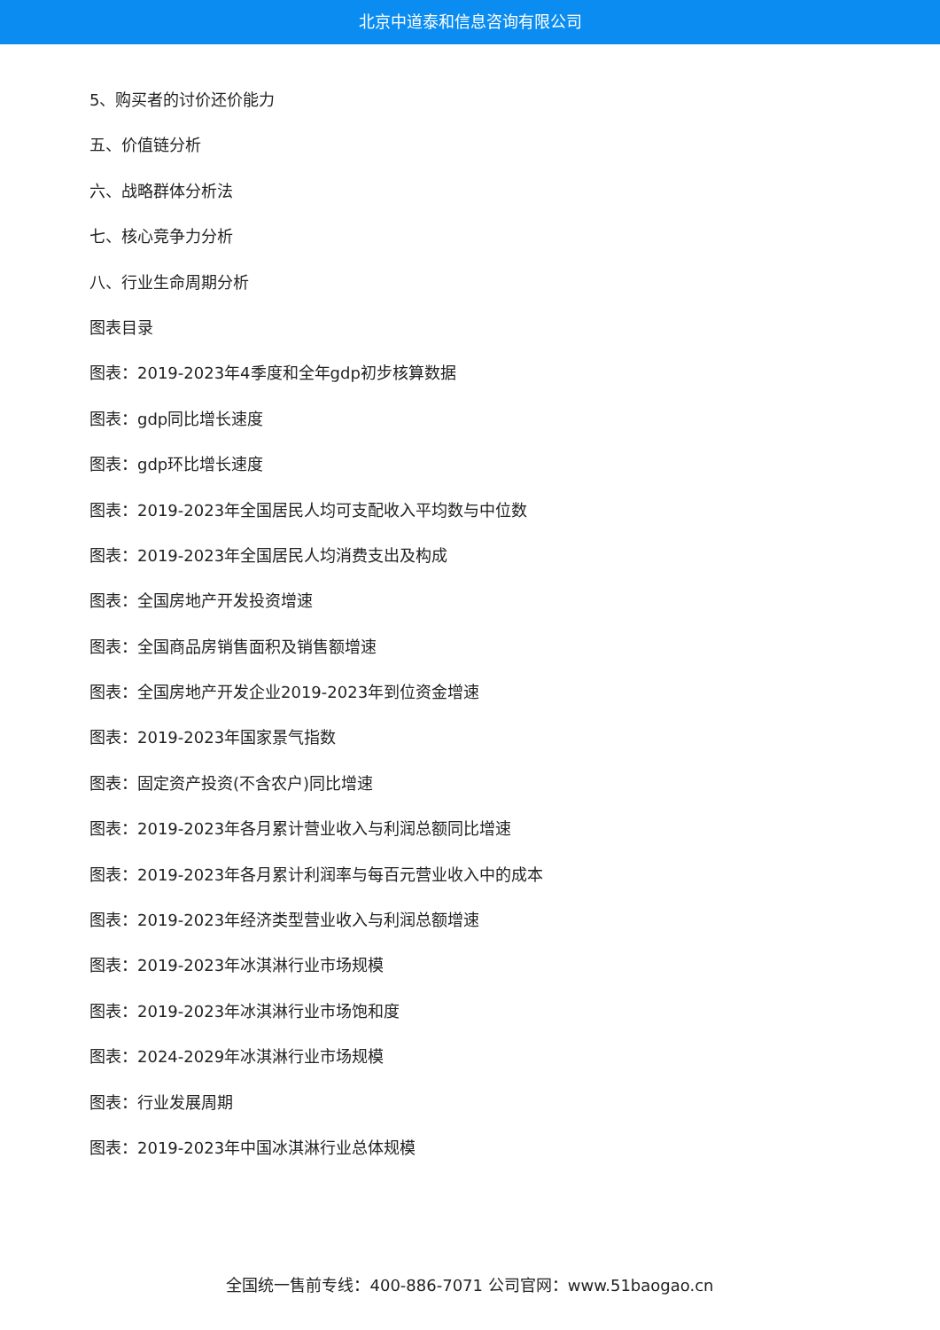北京中道泰和信息咨询有限公司
5、购买者的讨价还价能力
五、价值链分析
六、战略群体分析法
七、核心竞争力分析
八、行业生命周期分析
图表目录
图表：2019-2023年4季度和全年gdp初步核算数据
图表：gdp同比增长速度
图表：gdp环比增长速度
图表：2019-2023年全国居民人均可支配收入平均数与中位数
图表：2019-2023年全国居民人均消费支出及构成
图表：全国房地产开发投资增速
图表：全国商品房销售面积及销售额增速
图表：全国房地产开发企业2019-2023年到位资金增速
图表：2019-2023年国家景气指数
图表：固定资产投资(不含农户)同比增速
图表：2019-2023年各月累计营业收入与利润总额同比增速
图表：2019-2023年各月累计利润率与每百元营业收入中的成本
图表：2019-2023年经济类型营业收入与利润总额增速
图表：2019-2023年冰淇淋行业市场规模
图表：2019-2023年冰淇淋行业市场饱和度
图表：2024-2029年冰淇淋行业市场规模
图表：行业发展周期
图表：2019-2023年中国冰淇淋行业总体规模
全国统一售前专线：400-886-7071 公司官网：www.51baogao.cn